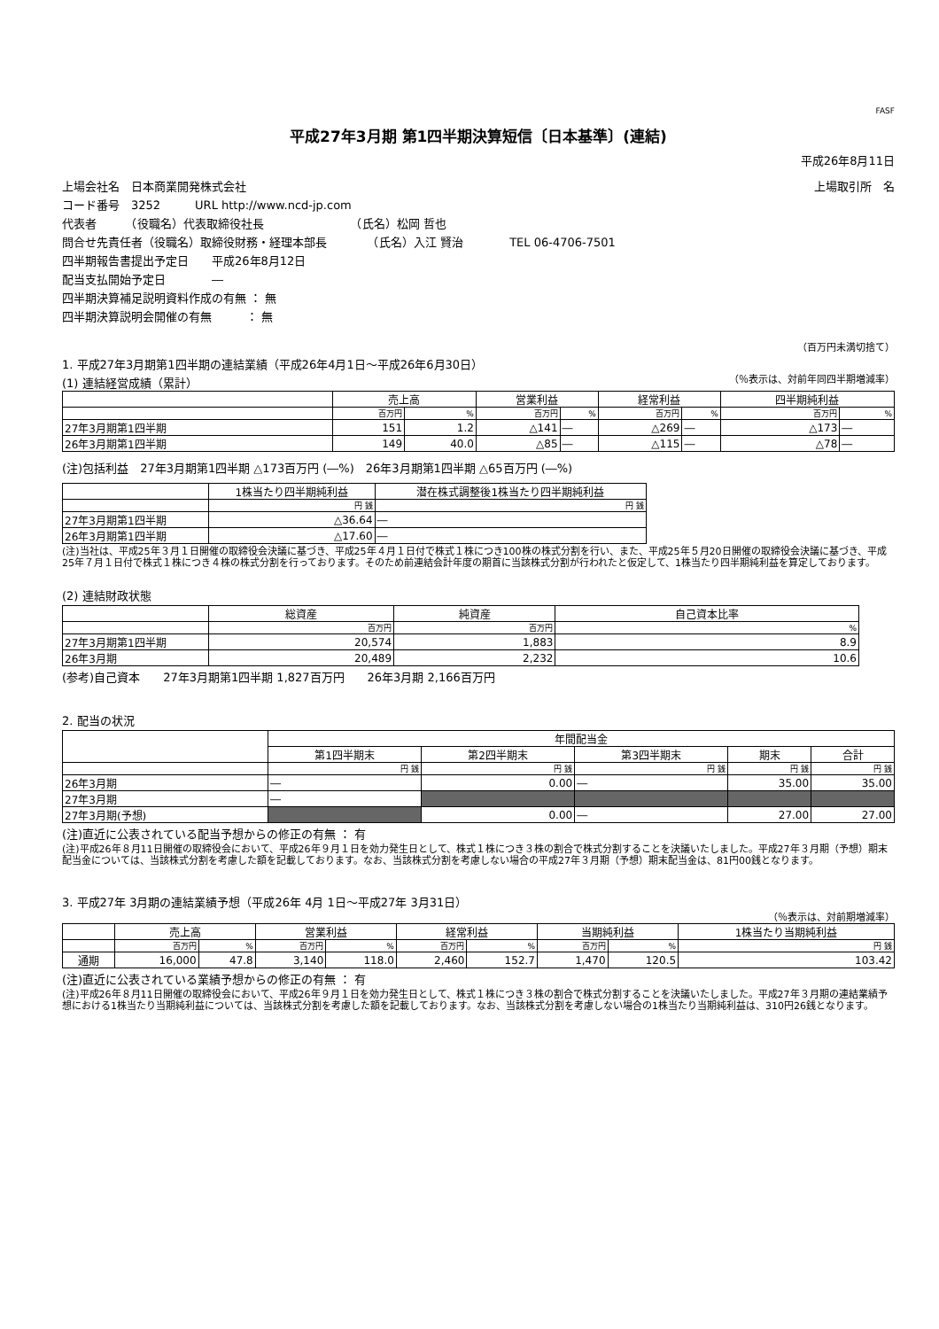FASF
平成27年3月期 第1四半期決算短信〔日本基準〕(連結)
平成26年8月11日
上場会社名　日本商業開発株式会社 上場取引所　名
コード番号　3252　　　URL http://www.ncd-jp.com
代表者　　　（役職名）代表取締役社長　　　　　　　　（氏名）松岡 哲也
問合せ先責任者（役職名）取締役財務・経理本部長　　　　（氏名）入江 賢治　　　　TEL 06-4706-7501
四半期報告書提出予定日　　平成26年8月12日
配当支払開始予定日　　　　―
四半期決算補足説明資料作成の有無 ： 無
四半期決算説明会開催の有無　　　： 無
（百万円未満切捨て）
1. 平成27年3月期第1四半期の連結業績（平成26年4月1日～平成26年6月30日）
(1) 連結経営成績（累計） （％表示は、対前年同四半期増減率）
| | 売上高 | | 営業利益 | | 経常利益 | | 四半期純利益 | |
| --- | --- | --- | --- | --- | --- | --- | --- | --- |
| | 百万円 | % | 百万円 | % | 百万円 | % | 百万円 | % |
| 27年3月期第1四半期 | 151 | 1.2 | △141 | ― | △269 | ― | △173 | ― |
| 26年3月期第1四半期 | 149 | 40.0 | △85 | ― | △115 | ― | △78 | ― |
(注)包括利益　27年3月期第1四半期 △173百万円 (―%)　26年3月期第1四半期 △65百万円 (―%)
| | 1株当たり四半期純利益 | 潜在株式調整後1株当たり四半期純利益 |
| --- | --- | --- |
| | 円 銭 | 円 銭 |
| 27年3月期第1四半期 | △36.64 | ― |
| 26年3月期第1四半期 | △17.60 | ― |
(注)当社は、平成25年３月１日開催の取締役会決議に基づき、平成25年４月１日付で株式１株につき100株の株式分割を行い、また、平成25年５月20日開催の取締役会決議に基づき、平成25年７月１日付で株式１株につき４株の株式分割を行っております。そのため前連結会計年度の期首に当該株式分割が行われたと仮定して、1株当たり四半期純利益を算定しております。
(2) 連結財政状態
| | 総資産 | 純資産 | 自己資本比率 |
| --- | --- | --- | --- |
| | 百万円 | 百万円 | % |
| 27年3月期第1四半期 | 20,574 | 1,883 | 8.9 |
| 26年3月期 | 20,489 | 2,232 | 10.6 |
(参考)自己資本　　27年3月期第1四半期 1,827百万円　　26年3月期 2,166百万円
2. 配当の状況
| | 年間配当金 | | | | |
| --- | --- | --- | --- | --- | --- |
| | 第1四半期末 | 第2四半期末 | 第3四半期末 | 期末 | 合計 |
| | 円 銭 | 円 銭 | 円 銭 | 円 銭 | 円 銭 |
| 26年3月期 | ― | 0.00 | ― | 35.00 | 35.00 |
| 27年3月期 | ― | | | | |
| 27年3月期(予想) | | 0.00 | ― | 27.00 | 27.00 |
(注)直近に公表されている配当予想からの修正の有無 ： 有
(注)平成26年８月11日開催の取締役会において、平成26年９月１日を効力発生日として、株式１株につき３株の割合で株式分割することを決議いたしました。平成27年３月期（予想）期末配当金については、当該株式分割を考慮した額を記載しております。なお、当該株式分割を考慮しない場合の平成27年３月期（予想）期末配当金は、81円00銭となります。
3. 平成27年 3月期の連結業績予想（平成26年 4月 1日～平成27年 3月31日）
（％表示は、対前期増減率）
| | 売上高 | | 営業利益 | | 経常利益 | | 当期純利益 | | 1株当たり当期純利益 |
| --- | --- | --- | --- | --- | --- | --- | --- | --- | --- |
| | 百万円 | % | 百万円 | % | 百万円 | % | 百万円 | % | 円 銭 |
| 通期 | 16,000 | 47.8 | 3,140 | 118.0 | 2,460 | 152.7 | 1,470 | 120.5 | 103.42 |
(注)直近に公表されている業績予想からの修正の有無 ： 有
(注)平成26年８月11日開催の取締役会において、平成26年９月１日を効力発生日として、株式１株につき３株の割合で株式分割することを決議いたしました。平成27年３月期の連結業績予想における1株当たり当期純利益については、当該株式分割を考慮した額を記載しております。なお、当該株式分割を考慮しない場合の1株当たり当期純利益は、310円26銭となります。